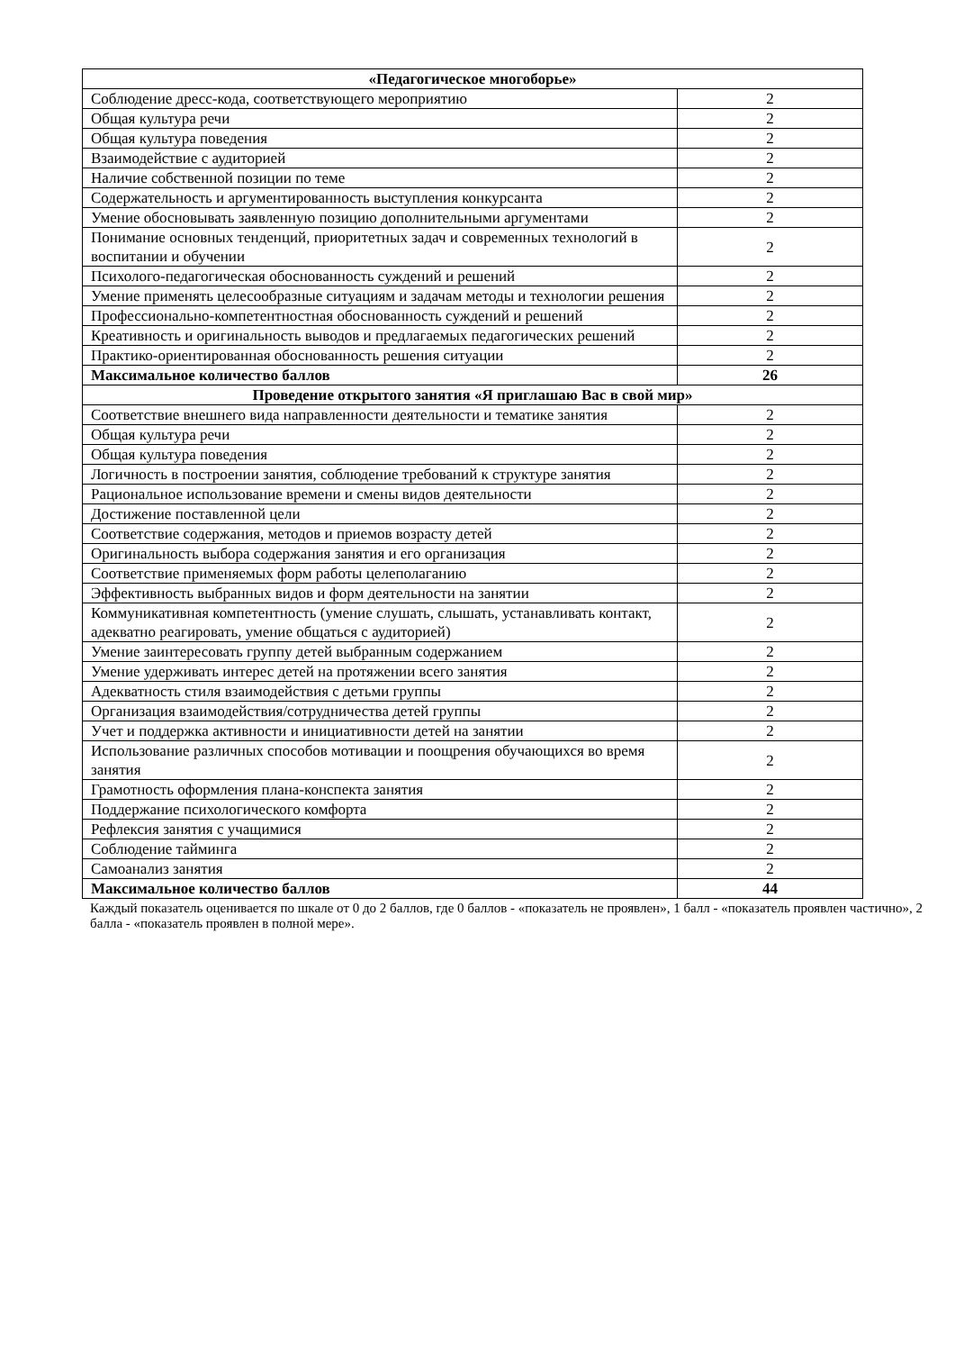| «Педагогическое многоборье» | |
| Соблюдение дресс-кода, соответствующего мероприятию | 2 |
| Общая культура речи | 2 |
| Общая культура поведения | 2 |
| Взаимодействие с аудиторией | 2 |
| Наличие собственной позиции по теме | 2 |
| Содержательность и аргументированность выступления конкурсанта | 2 |
| Умение обосновывать заявленную позицию дополнительными аргументами | 2 |
| Понимание основных тенденций, приоритетных задач и современных технологий в воспитании и обучении | 2 |
| Психолого-педагогическая обоснованность суждений и решений | 2 |
| Умение применять целесообразные ситуациям и задачам методы и технологии решения | 2 |
| Профессионально-компетентностная обоснованность суждений и решений | 2 |
| Креативность и оригинальность выводов и предлагаемых педагогических решений | 2 |
| Практико-ориентированная обоснованность решения ситуации | 2 |
| Максимальное количество баллов | 26 |
| Проведение открытого занятия «Я приглашаю Вас в свой мир» | |
| Соответствие внешнего вида направленности деятельности и тематике занятия | 2 |
| Общая культура речи | 2 |
| Общая культура поведения | 2 |
| Логичность в построении занятия, соблюдение требований к структуре занятия | 2 |
| Рациональное использование времени и смены видов деятельности | 2 |
| Достижение поставленной цели | 2 |
| Соответствие содержания, методов и приемов возрасту детей | 2 |
| Оригинальность выбора содержания занятия и его организация | 2 |
| Соответствие применяемых форм работы целеполаганию | 2 |
| Эффективность выбранных видов и форм деятельности на занятии | 2 |
| Коммуникативная компетентность (умение слушать, слышать, устанавливать контакт, адекватно реагировать, умение общаться с аудиторией) | 2 |
| Умение заинтересовать группу детей выбранным содержанием | 2 |
| Умение удерживать интерес детей на протяжении всего занятия | 2 |
| Адекватность стиля взаимодействия с детьми группы | 2 |
| Организация взаимодействия/сотрудничества детей группы | 2 |
| Учет и поддержка активности и инициативности детей на занятии | 2 |
| Использование различных способов мотивации и поощрения обучающихся во время занятия | 2 |
| Грамотность оформления плана-конспекта занятия | 2 |
| Поддержание психологического комфорта | 2 |
| Рефлексия занятия с учащимися | 2 |
| Соблюдение тайминга | 2 |
| Самоанализ занятия | 2 |
| Максимальное количество баллов | 44 |
Каждый показатель оценивается по шкале от 0 до 2 баллов, где 0 баллов - «показатель не проявлен», 1 балл - «показатель проявлен частично», 2 балла - «показатель проявлен в полной мере».